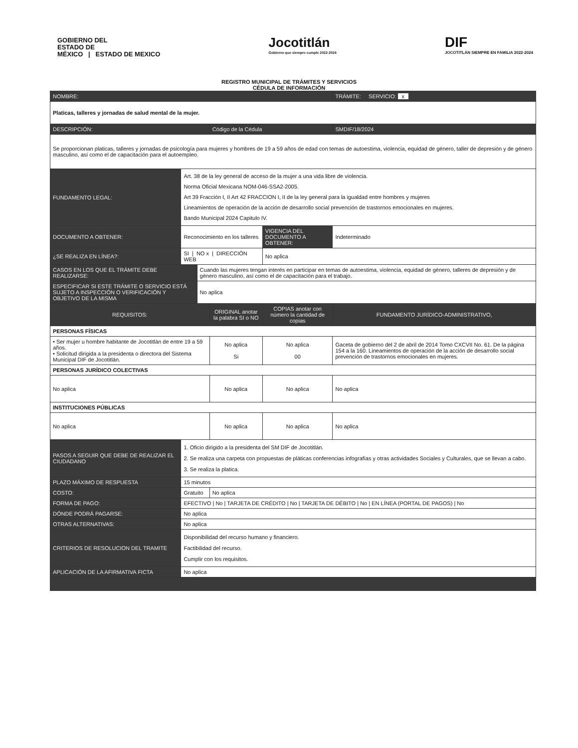GOBIERNO DEL
ESTADO DE
MÉXICO | ESTADO DE MEXICO
Jocotitlán
Gobierno que siempre cumple 2022-2024
DIF
JOCOTITLÁN SIEMPRE EN FAMILIA 2022-2024
REGISTRO MUNICIPAL DE TRÁMITES Y SERVICIOS
CÉDULA DE INFORMACIÓN
| NOMBRE: | | | | | TRÁMITE: SERVICIO: x |
| Platicas, talleres y jornadas de salud mental de la mujer. | | | | | |
| DESCRIPCIÓN: | | | Código de la Cédula | | SMDIF/18/2024 |
| Se proporcionan platicas, talleres y jornadas de psicología para mujeres y hombres de 19 a 59 años de edad con temas de autoestima, violencia, equidad de género, taller de depresión y de género masculino, así como el de capacitación para el autoempleo. | | | | | |
| FUNDAMENTO LEGAL: | Art. 38 de la ley general de acceso de la mujer a una vida libre de violencia. Norma Oficial Mexicana NOM-046-SSA2-2005. Art 39 Fracción I, II Art 42 FRACCION I, II de la ley general para la igualdad entre hombres y mujeres Lineamientos de operación de la acción de desarrollo social prevención de trastornos emocionales en mujeres. Bando Municipal 2024 Capitulo IV. | | | | |
| DOCUMENTO A OBTENER: | Reconocimiento en los talleres | | | VIGENCIA DEL DOCUMENTO A OBTENER: | Indeterminado |
| ¿SE REALIZA EN LÍNEA?: | SI / NO x / DIRECCIÓN WEB | | | No aplica | |
| CASOS EN LOS QUE EL TRÁMITE DEBE REALIZARSE: | | Cuando las mujeres tengan interés en participar en temas de autoestima, violencia, equidad de género, talleres de depresión y de género masculino, así como el de capacitación para el trabajo. | | | |
| ESPECIFICAR SI ESTE TRÁMITE O SERVICIO ESTÁ SUJETO A INSPECCIÓN O VERIFICACIÓN Y OBJETIVO DE LA MISMA | | No aplica | | | |
| REQUISITOS: | | | ORIGINAL anotar la palabra SI o NO | COPIAS anotar con número la cantidad de copias | FUNDAMENTO JURÍDICO-ADMINISTRATIVO, |
| PERSONAS FÍSICAS | | | | | |
| • Ser mujer u hombre habitante de Jocotitlán de entre 19 a 59 años. • Solicitud dirigida a la presidenta o directora del Sistema Municipal DIF de Jocotitlán. | | | No aplica Si | No aplica 00 | Gaceta de gobierno del 2 de abril de 2014 Tomo CXCVII No. 61. De la página 154 a la 160. Lineamientos de operación de la acción de desarrollo social prevención de trastornos emocionales en mujeres. |
| PERSONAS JURÍDICO COLECTIVAS | | | | | |
| No aplica | | | No aplica | No aplica | No aplica |
| INSTITUCIONES PÚBLICAS | | | | | |
| No aplica | | | No aplica | No aplica | No aplica |
| PASOS A SEGUIR QUE DEBE DE REALIZAR EL CIUDADANO | 1. Oficio dirigido a la presidenta del SM DIF de Jocotitlán. 2. Se realiza una carpeta con propuestas de pláticas conferencias infografías y otras actividades Sociales y Culturales, que se llevan a cabo. 3. Se realiza la platica. | | | | |
| PLAZO MÁXIMO DE RESPUESTA | 15 minutos | | | | |
| COSTO: | Gratuito | | No aplica | | |
| FORMA DE PAGO: | EFECTIVO / No / TARJETA DE CRÉDITO / No / TARJETA DE DÉBITO / No / EN LÍNEA (PORTAL DE PAGOS) / No | | | | |
| DÓNDE PODRÁ PAGARSE: | No aplica | | | | |
| OTRAS ALTERNATIVAS: | No aplica | | | | |
| CRITERIOS DE RESOLUCION DEL TRAMITE | Disponibilidad del recurso humano y financiero. Factibilidad del recurso. Cumplir con los requisitos. | | | | |
| APLICACIÓN DE LA AFIRMATIVA FICTA | No aplica | | | | |